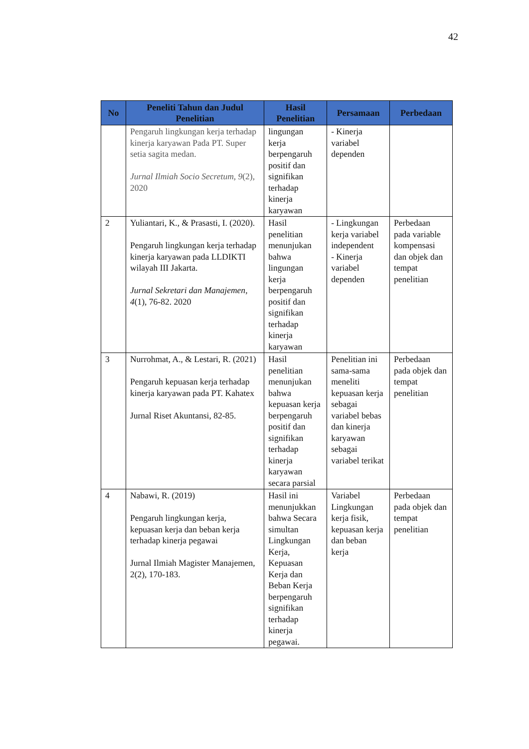42
| No | Peneliti Tahun dan Judul Penelitian | Hasil Penelitian | Persamaan | Perbedaan |
| --- | --- | --- | --- | --- |
| | Pengaruh lingkungan kerja terhadap kinerja karyawan Pada PT. Super setia sagita medan. Jurnal Ilmiah Socio Secretum , 9 (2), 2020 | lingungan kerja berpengaruh positif dan signifikan terhadap kinerja karyawan | - Kinerja variabel dependen | |
| 2 | Yuliantari, K., & Prasasti, I. (2020). Pengaruh lingkungan kerja terhadap kinerja karyawan pada LLDIKTI wilayah III Jakarta. Jurnal Sekretari dan Manajemen , 4 (1), 76-82. 2020 | Hasil penelitian menunjukan bahwa lingungan kerja berpengaruh positif dan signifikan terhadap kinerja karyawan | - Lingkungan kerja variabel independent - Kinerja variabel dependen | Perbedaan pada variable kompensasi dan objek dan tempat penelitian |
| 3 | Nurrohmat, A., & Lestari, R. (2021) Pengaruh kepuasan kerja terhadap kinerja karyawan pada PT. Kahatex Jurnal Riset Akuntansi, 82-85. | Hasil penelitian menunjukan bahwa kepuasan kerja berpengaruh positif dan signifikan terhadap kinerja karyawan secara parsial | Penelitian ini sama-sama meneliti kepuasan kerja sebagai variabel bebas dan kinerja karyawan sebagai variabel terikat | Perbedaan pada objek dan tempat penelitian |
| 4 | Nabawi, R. (2019) Pengaruh lingkungan kerja, kepuasan kerja dan beban kerja terhadap kinerja pegawai Jurnal Ilmiah Magister Manajemen, 2(2), 170-183. | Hasil ini menunjukkan bahwa Secara simultan Lingkungan Kerja, Kepuasan Kerja dan Beban Kerja berpengaruh signifikan terhadap kinerja pegawai. | Variabel Lingkungan kerja fisik, kepuasan kerja dan beban kerja | Perbedaan pada objek dan tempat penelitian |